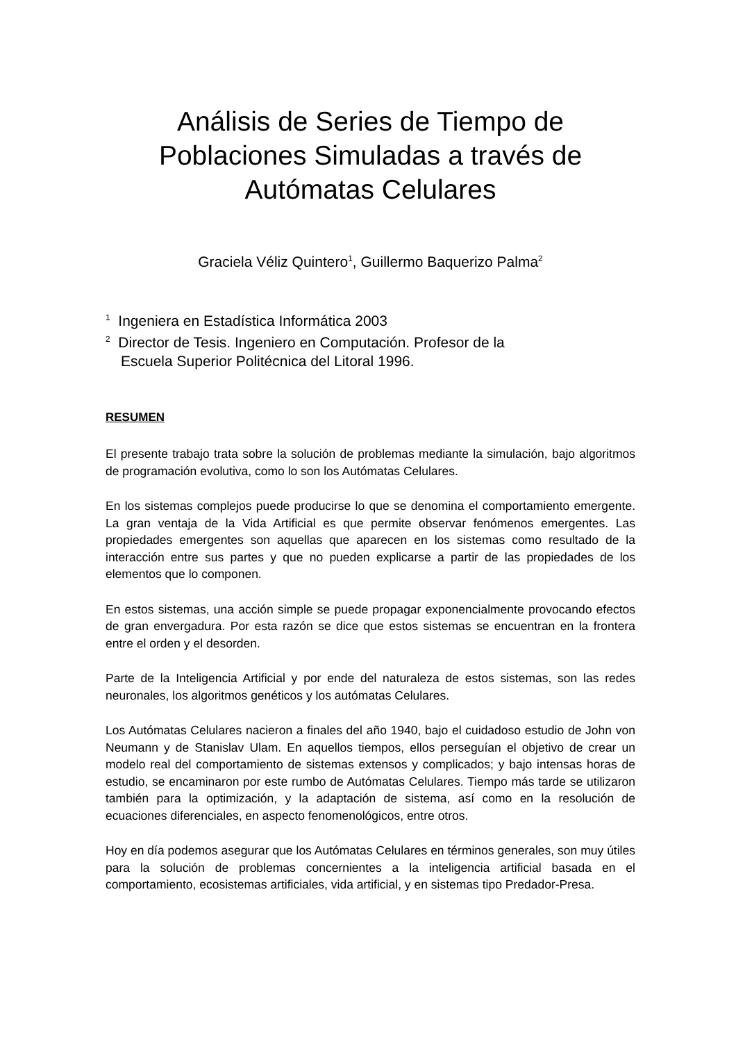Análisis de Series de Tiempo de Poblaciones Simuladas a través de Autómatas Celulares
Graciela Véliz Quintero<sup>1</sup>, Guillermo Baquerizo Palma<sup>2</sup>
<sup>1</sup> Ingeniera en Estadística Informática 2003
<sup>2</sup> Director de Tesis. Ingeniero en Computación. Profesor de la
Escuela Superior Politécnica del Litoral 1996.
RESUMEN
El presente trabajo trata sobre la solución de problemas mediante la simulación, bajo algoritmos de programación evolutiva, como lo son los Autómatas Celulares.
En los sistemas complejos puede producirse lo que se denomina el comportamiento emergente. La gran ventaja de la Vida Artificial es que permite observar fenómenos emergentes. Las propiedades emergentes son aquellas que aparecen en los sistemas como resultado de la interacción entre sus partes y que no pueden explicarse a partir de las propiedades de los elementos que lo componen.
En estos sistemas, una acción simple se puede propagar exponencialmente provocando efectos de gran envergadura. Por esta razón se dice que estos sistemas se encuentran en la frontera entre el orden y el desorden.
Parte de la Inteligencia Artificial y por ende del naturaleza de estos sistemas, son las redes neuronales, los algoritmos genéticos y los autómatas Celulares.
Los Autómatas Celulares nacieron a finales del año 1940, bajo el cuidadoso estudio de John von Neumann y de Stanislav Ulam. En aquellos tiempos, ellos perseguían el objetivo de crear un modelo real del comportamiento de sistemas extensos y complicados; y bajo intensas horas de estudio, se encaminaron por este rumbo de Autómatas Celulares. Tiempo más tarde se utilizaron también para la optimización, y la adaptación de sistema, así como en la resolución de ecuaciones diferenciales, en aspecto fenomenológicos, entre otros.
Hoy en día podemos asegurar que los Autómatas Celulares en términos generales, son muy útiles para la solución de problemas concernientes a la inteligencia artificial basada en el comportamiento, ecosistemas artificiales, vida artificial, y en sistemas tipo Predador-Presa.